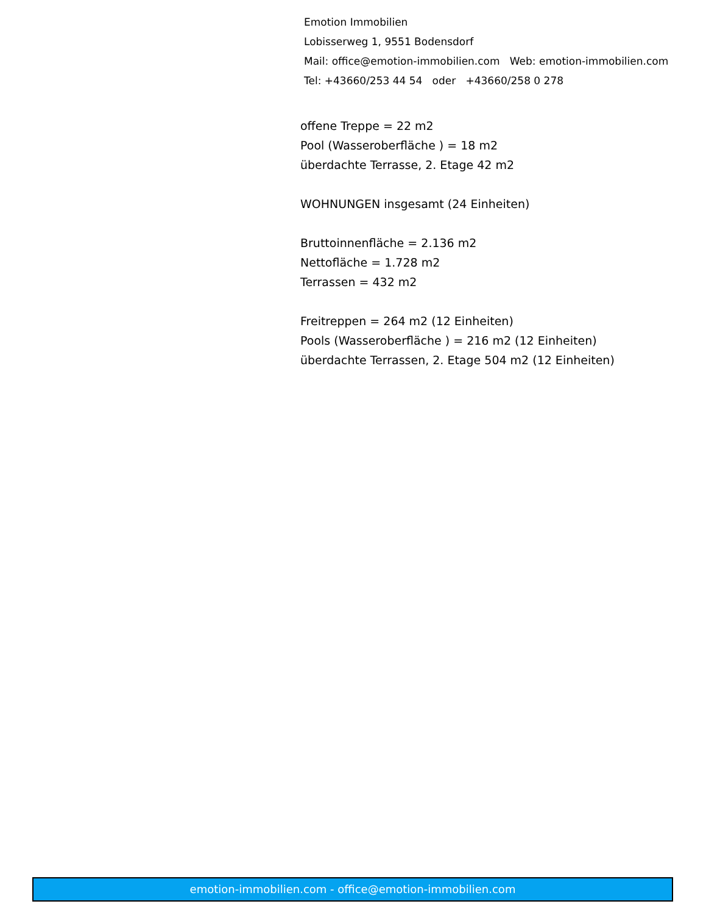Emotion Immobilien
Lobisserweg 1, 9551 Bodensdorf
Mail: office@emotion-immobilien.com Web: emotion-immobilien.com
Tel: +43660/253 44 54 oder +43660/258 0 278
offene Treppe = 22 m2
Pool (Wasseroberfläche ) = 18 m2
überdachte Terrasse, 2. Etage 42 m2
WOHNUNGEN insgesamt (24 Einheiten)
Bruttoinnenfläche = 2.136 m2
Nettofläche = 1.728 m2
Terrassen = 432 m2
Freitreppen = 264 m2 (12 Einheiten)
Pools (Wasseroberfläche ) = 216 m2 (12 Einheiten)
überdachte Terrassen, 2. Etage 504 m2 (12 Einheiten)
emotion-immobilien.com - office@emotion-immobilien.com